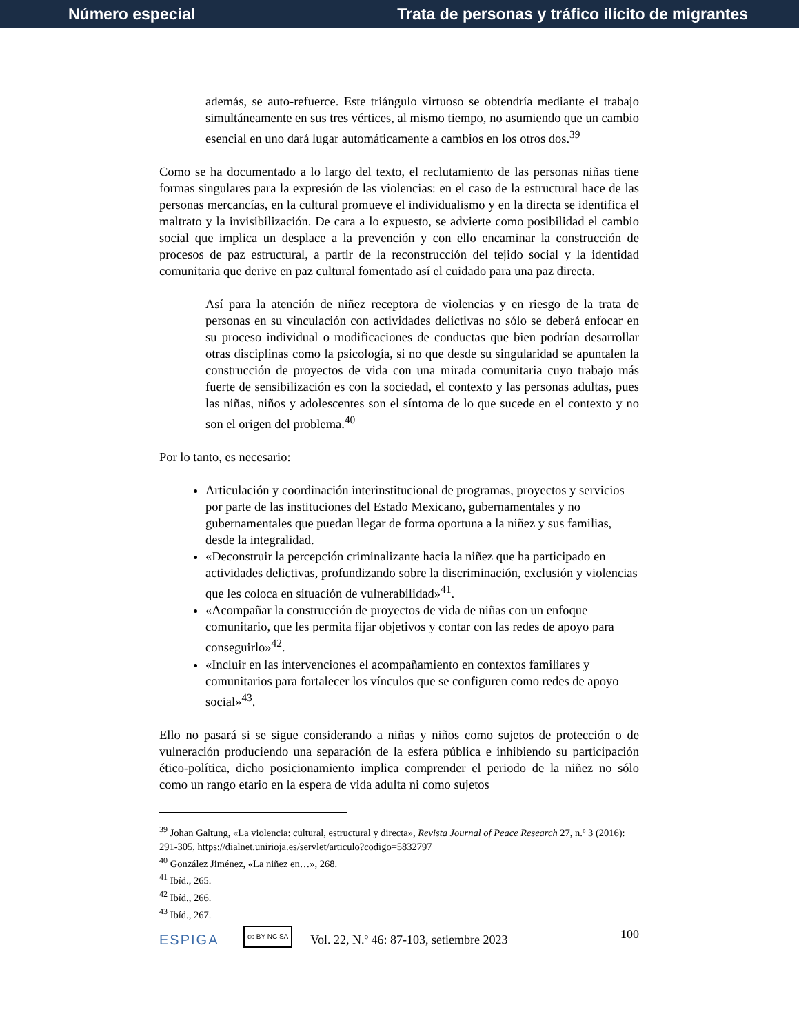Número especial Trata de personas y tráfico ilícito de migrantes
además, se auto-refuerce. Este triángulo virtuoso se obtendría mediante el trabajo simultáneamente en sus tres vértices, al mismo tiempo, no asumiendo que un cambio esencial en uno dará lugar automáticamente a cambios en los otros dos.<sup>39</sup>
Como se ha documentado a lo largo del texto, el reclutamiento de las personas niñas tiene formas singulares para la expresión de las violencias: en el caso de la estructural hace de las personas mercancías, en la cultural promueve el individualismo y en la directa se identifica el maltrato y la invisibilización. De cara a lo expuesto, se advierte como posibilidad el cambio social que implica un desplace a la prevención y con ello encaminar la construcción de procesos de paz estructural, a partir de la reconstrucción del tejido social y la identidad comunitaria que derive en paz cultural fomentado así el cuidado para una paz directa.
Así para la atención de niñez receptora de violencias y en riesgo de la trata de personas en su vinculación con actividades delictivas no sólo se deberá enfocar en su proceso individual o modificaciones de conductas que bien podrían desarrollar otras disciplinas como la psicología, si no que desde su singularidad se apuntalen la construcción de proyectos de vida con una mirada comunitaria cuyo trabajo más fuerte de sensibilización es con la sociedad, el contexto y las personas adultas, pues las niñas, niños y adolescentes son el síntoma de lo que sucede en el contexto y no son el origen del problema.<sup>40</sup>
Por lo tanto, es necesario:
Articulación y coordinación interinstitucional de programas, proyectos y servicios por parte de las instituciones del Estado Mexicano, gubernamentales y no gubernamentales que puedan llegar de forma oportuna a la niñez y sus familias, desde la integralidad.
«Deconstruir la percepción criminalizante hacia la niñez que ha participado en actividades delictivas, profundizando sobre la discriminación, exclusión y violencias que les coloca en situación de vulnerabilidad»<sup>41</sup>.
«Acompañar la construcción de proyectos de vida de niñas con un enfoque comunitario, que les permita fijar objetivos y contar con las redes de apoyo para conseguirlo»<sup>42</sup>.
«Incluir en las intervenciones el acompañamiento en contextos familiares y comunitarios para fortalecer los vínculos que se configuren como redes de apoyo social»<sup>43</sup>.
Ello no pasará si se sigue considerando a niñas y niños como sujetos de protección o de vulneración produciendo una separación de la esfera pública e inhibiendo su participación ético-política, dicho posicionamiento implica comprender el periodo de la niñez no sólo como un rango etario en la espera de vida adulta ni como sujetos
<sup>39</sup> Johan Galtung, «La violencia: cultural, estructural y directa», Revista Journal of Peace Research 27, n.º 3 (2016): 291-305, https://dialnet.unirioja.es/servlet/articulo?codigo=5832797
<sup>40</sup> González Jiménez, «La niñez en…», 268.
<sup>41</sup> Ibíd., 265.
<sup>42</sup> Ibíd., 266.
<sup>43</sup> Ibíd., 267.
ESPIGA cc BY NC SA Vol. 22, N.º 46: 87-103, setiembre 2023 100